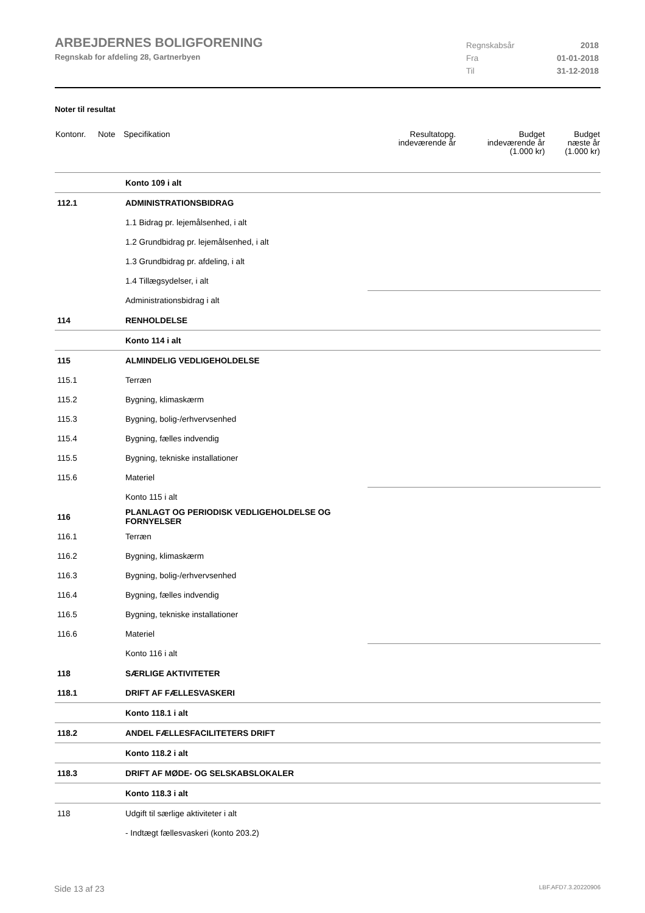ARBEJDERNES BOLIGFORENING
Regnskab for afdeling 28, Gartnerbyen
Regnskabsår 2018
Fra 01-01-2018
Til 31-12-2018
Noter til resultat
| Kontonr. | Note | Specifikation | Resultatopg. indeværende år | Budget indeværende år (1.000 kr) | Budget næste år (1.000 kr) |
| --- | --- | --- | --- | --- | --- |
| | | Konto 109 i alt | | | |
| 112.1 | | ADMINISTRATIONSBIDRAG | | | |
| | | 1.1 Bidrag pr. lejemålsenhed, i alt | | | |
| | | 1.2 Grundbidrag pr. lejemålsenhed, i alt | | | |
| | | 1.3 Grundbidrag pr. afdeling, i alt | | | |
| | | 1.4 Tillægsydelser, i alt | | | |
| | | Administrationsbidrag i alt | | | |
| 114 | | RENHOLDELSE | | | |
| | | Konto 114 i alt | | | |
| 115 | | ALMINDELIG VEDLIGEHOLDELSE | | | |
| 115.1 | | Terræn | | | |
| 115.2 | | Bygning, klimaskærm | | | |
| 115.3 | | Bygning, bolig-/erhvervsenhed | | | |
| 115.4 | | Bygning, fælles indvendig | | | |
| 115.5 | | Bygning, tekniske installationer | | | |
| 115.6 | | Materiel | | | |
| | | Konto 115 i alt | | | |
| 116 | | PLANLAGT OG PERIODISK VEDLIGEHOLDELSE OG FORNYELSER | | | |
| 116.1 | | Terræn | | | |
| 116.2 | | Bygning, klimaskærm | | | |
| 116.3 | | Bygning, bolig-/erhvervsenhed | | | |
| 116.4 | | Bygning, fælles indvendig | | | |
| 116.5 | | Bygning, tekniske installationer | | | |
| 116.6 | | Materiel | | | |
| | | Konto 116 i alt | | | |
| 118 | | SÆRLIGE AKTIVITETER | | | |
| 118.1 | | DRIFT AF FÆLLESVASKERI | | | |
| | | Konto 118.1 i alt | | | |
| 118.2 | | ANDEL FÆLLESFACILITETERS DRIFT | | | |
| | | Konto 118.2 i alt | | | |
| 118.3 | | DRIFT AF MØDE- OG SELSKABSLOKALER | | | |
| | | Konto 118.3 i alt | | | |
| 118 | | Udgift til særlige aktiviteter i alt | | | |
| | | - Indtægt fællesvaskeri (konto 203.2) | | | |
Side 13 af 23 LBF.AFD7.3.20220906